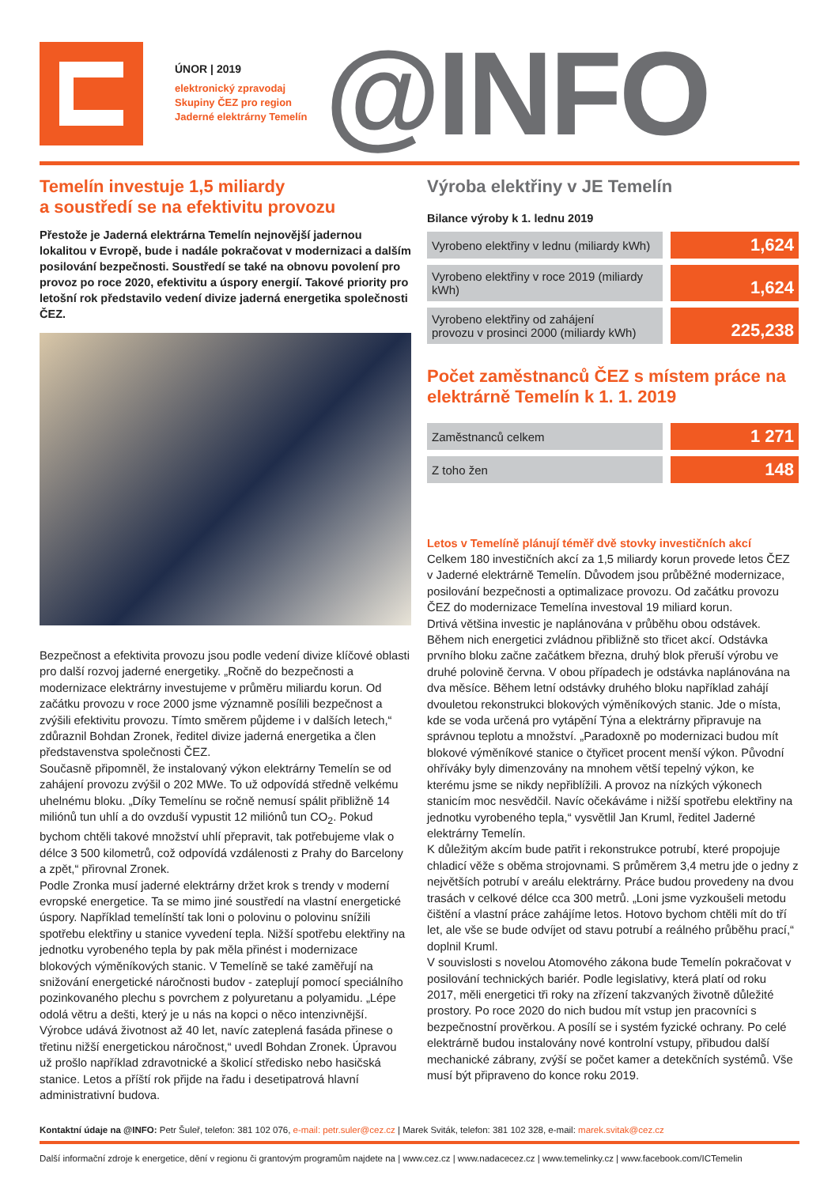ÚNOR | 2019
elektronický zpravodaj
Skupiny ČEZ pro region
Jaderné elektrárny Temelín
@INFO
Temelín investuje 1,5 miliardy
a soustředí se na efektivitu provozu
Přestože je Jaderná elektrárna Temelín nejnovější jadernou lokalitou v Evropě, bude i nadále pokračovat v modernizaci a dalším posilování bezpečnosti. Soustředí se také na obnovu povolení pro provoz po roce 2020, efektivitu a úspory energií. Takové priority pro letošní rok představilo vedení divize jaderná energetika společnosti ČEZ.
Bezpečnost a efektivita provozu jsou podle vedení divize klíčové oblasti pro další rozvoj jaderné energetiky. „Ročně do bezpečnosti a modernizace elektrárny investujeme v průměru miliardu korun. Od začátku provozu v roce 2000 jsme významně posílili bezpečnost a zvýšili efektivitu provozu. Tímto směrem půjdeme i v dalších letech,“ zdůraznil Bohdan Zronek, ředitel divize jaderná energetika a člen představenstva společnosti ČEZ.
Současně připomněl, že instalovaný výkon elektrárny Temelín se od zahájení provozu zvýšil o 202 MWe. To už odpovídá středně velkému uhelnému bloku. „Díky Temelínu se ročně nemusí spálit přibližně 14 miliónů tun uhlí a do ovzduší vypustit 12 miliónů tun CO<sub>2</sub>. Pokud bychom chtěli takové množství uhlí přepravit, tak potřebujeme vlak o délce 3 500 kilometrů, což odpovídá vzdálenosti z Prahy do Barcelony a zpět,“ přirovnal Zronek.
Podle Zronka musí jaderné elektrárny držet krok s trendy v moderní evropské energetice. Ta se mimo jiné soustředí na vlastní energetické úspory. Například temelínští tak loni o polovinu o polovinu snížili spotřebu elektřiny u stanice vyvedení tepla. Nižší spotřebu elektřiny na jednotku vyrobeného tepla by pak měla přinést i modernizace blokových výměníkových stanic. V Temelíně se také zaměřují na snižování energetické náročnosti budov - zateplují pomocí speciálního pozinkovaného plechu s povrchem z polyuretanu a polyamidu. „Lépe odolá větru a dešti, který je u nás na kopci o něco intenzivnější. Výrobce udává životnost až 40 let, navíc zateplená fasáda přinese o třetinu nižší energetickou náročnost,“ uvedl Bohdan Zronek. Úpravou už prošlo například zdravotnické a školicí středisko nebo hasičská stanice. Letos a příští rok přijde na řadu i desetipatrová hlavní administrativní budova.
Výroba elektřiny v JE Temelín
Bilance výroby k 1. lednu 2019
| Vyrobeno elektřiny v lednu (miliardy kWh) | 1,624 |
| Vyrobeno elektřiny v roce 2019 (miliardy kWh) | 1,624 |
| Vyrobeno elektřiny od zahájení provozu v prosinci 2000 (miliardy kWh) | 225,238 |
Počet zaměstnanců ČEZ s místem práce na elektrárně Temelín k 1. 1. 2019
| Zaměstnanců celkem | 1 271 |
| Z toho žen | 148 |
Letos v Temelíně plánují téměř dvě stovky investičních akcí
Celkem 180 investičních akcí za 1,5 miliardy korun provede letos ČEZ v Jaderné elektrárně Temelín. Důvodem jsou průběžné modernizace, posilování bezpečnosti a optimalizace provozu. Od začátku provozu ČEZ do modernizace Temelína investoval 19 miliard korun.
Drtivá většina investic je naplánována v průběhu obou odstávek. Během nich energetici zvládnou přibližně sto třicet akcí. Odstávka prvního bloku začne začátkem března, druhý blok přeruší výrobu ve druhé polovině června. V obou případech je odstávka naplánována na dva měsíce. Během letní odstávky druhého bloku například zahájí dvouletou rekonstrukci blokových výměníkových stanic. Jde o místa, kde se voda určená pro vytápění Týna a elektrárny připravuje na správnou teplotu a množství. „Paradoxně po modernizaci budou mít blokové výměníkové stanice o čtyřicet procent menší výkon. Původní ohříváky byly dimenzovány na mnohem větší tepelný výkon, ke kterému jsme se nikdy nepřiblížili. A provoz na nízkých výkonech stanicím moc nesvědčil. Navíc očekáváme i nižší spotřebu elektřiny na jednotku vyrobeného tepla,“ vysvětlil Jan Kruml, ředitel Jaderné elektrárny Temelín.
K důležitým akcím bude patřit i rekonstrukce potrubí, které propojuje chladicí věže s oběma strojovnami. S průměrem 3,4 metru jde o jedny z největších potrubí v areálu elektrárny. Práce budou provedeny na dvou trasách v celkové délce cca 300 metrů. „Loni jsme vyzkoušeli metodu čištění a vlastní práce zahájíme letos. Hotovo bychom chtěli mít do tří let, ale vše se bude odvíjet od stavu potrubí a reálného průběhu prací,“ doplnil Kruml.
V souvislosti s novelou Atomového zákona bude Temelín pokračovat v posilování technických bariér. Podle legislativy, která platí od roku 2017, měli energetici tři roky na zřízení takzvaných životně důležité prostory. Po roce 2020 do nich budou mít vstup jen pracovníci s bezpečnostní prověrkou. A posílí se i systém fyzické ochrany. Po celé elektrárně budou instalovány nové kontrolní vstupy, přibudou další mechanické zábrany, zvýší se počet kamer a detekčních systémů. Vše musí být připraveno do konce roku 2019.
Kontaktní údaje na @INFO: Petr Šuleř, telefon: 381 102 076, e-mail: petr.suler@cez.cz | Marek Sviták, telefon: 381 102 328, e-mail: marek.svitak@cez.cz
Další informační zdroje k energetice, dění v regionu či grantovým programům najdete na | www.cez.cz | www.nadacecez.cz | www.temelinky.cz | www.facebook.com/ICTemelin